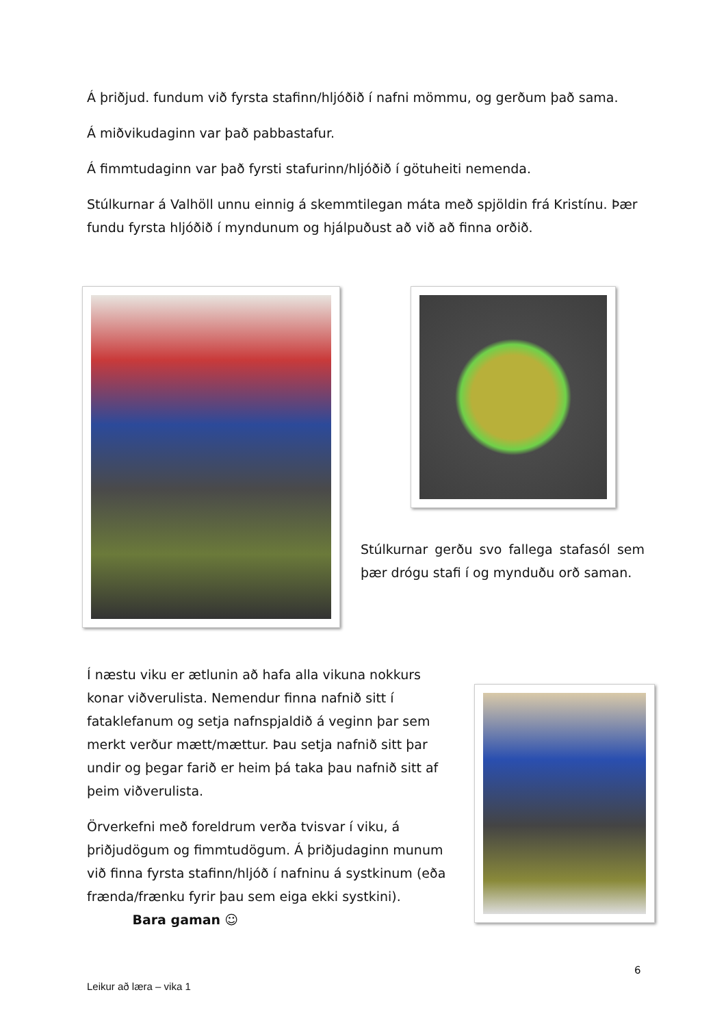Á þriðjud. fundum við fyrsta stafinn/hljóðið í nafni mömmu, og gerðum það sama.
Á miðvikudaginn var það pabbastafur.
Á fimmtudaginn var það fyrsti stafurinn/hljóðið í götuheiti nemenda.
Stúlkurnar á Valhöll unnu einnig á skemmtilegan máta með spjöldin frá Kristínu. Þær fundu fyrsta hljóðið í myndunum og hjálpuðust að við að finna orðið.
Stúlkurnar gerðu svo fallega stafasól sem þær drógu stafi í og mynduðu orð saman.
Í næstu viku er ætlunin að hafa alla vikuna nokkurs konar viðverulista. Nemendur finna nafnið sitt í fataklefanum og setja nafnspjaldið á veginn þar sem merkt verður mætt/mættur. Þau setja nafnið sitt þar undir og þegar farið er heim þá taka þau nafnið sitt af þeim viðverulista.
Örverkefni með foreldrum verða tvisvar í viku, á þriðjudögum og fimmtudögum. Á þriðjudaginn munum við finna fyrsta stafinn/hljóð í nafninu á systkinum (eða frænda/frænku fyrir þau sem eiga ekki systkini). Bara gaman ☺
6
Leikur að læra – vika 1